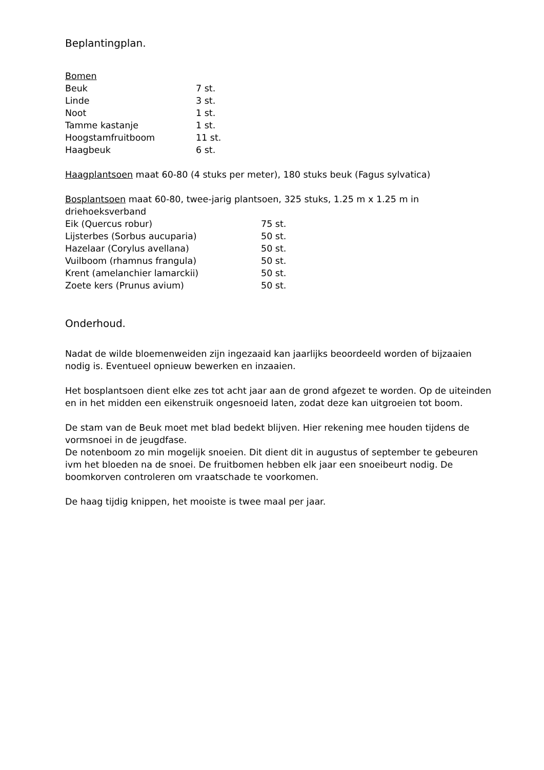Beplantingplan.
Bomen
| Beuk | 7 st. |
| Linde | 3 st. |
| Noot | 1 st. |
| Tamme kastanje | 1 st. |
| Hoogstamfruitboom | 11 st. |
| Haagbeuk | 6 st. |
Haagplantsoen maat 60-80 (4 stuks per meter), 180 stuks beuk (Fagus sylvatica)
Bosplantsoen maat 60-80, twee-jarig plantsoen, 325 stuks, 1.25 m x 1.25 m in driehoeksverband
| Eik (Quercus robur) | 75 st. |
| Lijsterbes (Sorbus aucuparia) | 50 st. |
| Hazelaar (Corylus avellana) | 50 st. |
| Vuilboom (rhamnus frangula) | 50 st. |
| Krent (amelanchier lamarckii) | 50 st. |
| Zoete kers (Prunus avium) | 50 st. |
Onderhoud.
Nadat de wilde bloemenweiden zijn ingezaaid kan jaarlijks beoordeeld worden of bijzaaien nodig is. Eventueel opnieuw bewerken en inzaaien.
Het bosplantsoen dient elke zes tot acht jaar aan de grond afgezet te worden. Op de uiteinden en in het midden een eikenstruik ongesnoeid laten, zodat deze kan uitgroeien tot boom.
De stam van de Beuk moet met blad bedekt blijven. Hier rekening mee houden tijdens de vormsnoei in de jeugdfase.
De notenboom zo min mogelijk snoeien. Dit dient dit in augustus of september te gebeuren ivm het bloeden na de snoei. De fruitbomen hebben elk jaar een snoeibeurt nodig. De boomkorven controleren om vraatschade te voorkomen.
De haag tijdig knippen, het mooiste is twee maal per jaar.